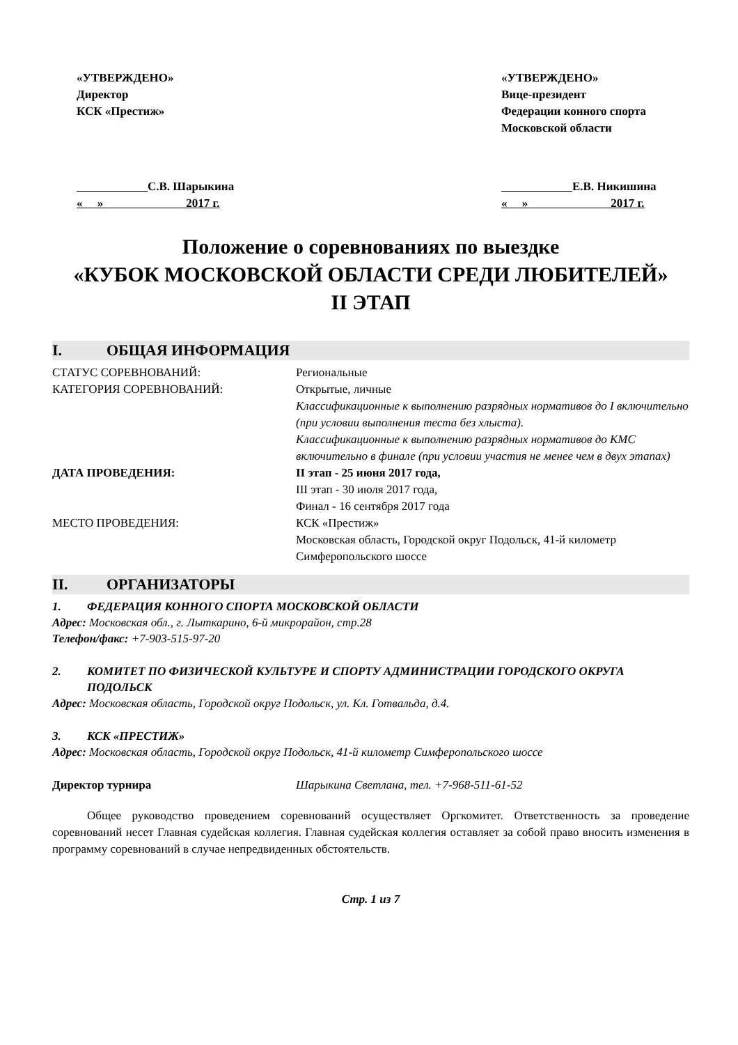«УТВЕРЖДЕНО»
Директор
КСК «Престиж»
С.В. Шарыкина
« » 2017 г.
«УТВЕРЖДЕНО»
Вице-президент
Федерации конного спорта
Московской области
Е.В. Никишина
« » 2017 г.
Положение о соревнованиях по выездке
«КУБОК МОСКОВСКОЙ ОБЛАСТИ СРЕДИ ЛЮБИТЕЛЕЙ»
II ЭТАП
I. ОБЩАЯ ИНФОРМАЦИЯ
СТАТУС СОРЕВНОВАНИЙ: Региональные
КАТЕГОРИЯ СОРЕВНОВАНИЙ: Открытые, личные
Классификационные к выполнению разрядных нормативов до I включительно (при условии выполнения теста без хлыста).
Классификационные к выполнению разрядных нормативов до КМС включительно в финале (при условии участия не менее чем в двух этапах)
ДАТА ПРОВЕДЕНИЯ: II этап - 25 июня 2017 года,
III этап - 30 июля 2017 года,
Финал - 16 сентября 2017 года
МЕСТО ПРОВЕДЕНИЯ: КСК «Престиж»
Московская область, Городской округ Подольск, 41-й километр Симферопольского шоссе
II. ОРГАНИЗАТОРЫ
1. ФЕДЕРАЦИЯ КОННОГО СПОРТА МОСКОВСКОЙ ОБЛАСТИ
Адрес: Московская обл., г. Лыткарино, 6-й микрорайон, стр.28
Телефон/факс: +7-903-515-97-20
2. КОМИТЕТ ПО ФИЗИЧЕСКОЙ КУЛЬТУРЕ И СПОРТУ АДМИНИСТРАЦИИ ГОРОДСКОГО ОКРУГА ПОДОЛЬСК
Адрес: Московская область, Городской округ Подольск, ул. Кл. Готвальда, д.4.
3. КСК «ПРЕСТИЖ»
Адрес: Московская область, Городской округ Подольск, 41-й километр Симферопольского шоссе
Директор турнира Шарыкина Светлана, тел. +7-968-511-61-52
Общее руководство проведением соревнований осуществляет Оргкомитет. Ответственность за проведение соревнований несет Главная судейская коллегия. Главная судейская коллегия оставляет за собой право вносить изменения в программу соревнований в случае непредвиденных обстоятельств.
Стр. 1 из 7